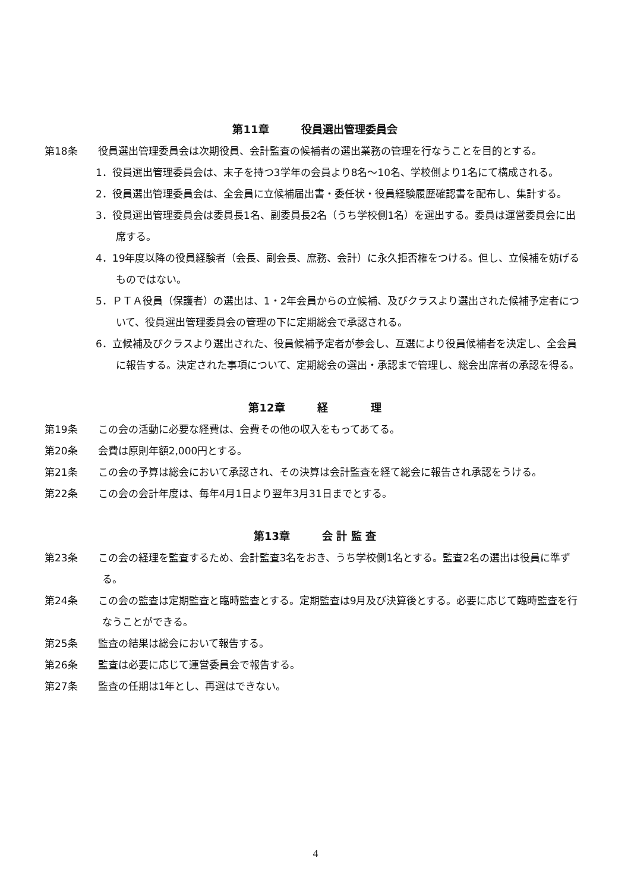第11章　　　役員選出管理委員会
第18条　　役員選出管理委員会は次期役員、会計監査の候補者の選出業務の管理を行なうことを目的とする。
1．役員選出管理委員会は、末子を持つ3学年の会員より8名～10名、学校側より1名にて構成される。
2．役員選出管理委員会は、全会員に立候補届出書・委任状・役員経験履歴確認書を配布し、集計する。
3．役員選出管理委員会は委員長1名、副委員長2名（うち学校側1名）を選出する。委員は運営委員会に出席する。
4．19年度以降の役員経験者（会長、副会長、庶務、会計）に永久拒否権をつける。但し、立候補を妨げるものではない。
5．ＰＴＡ役員（保護者）の選出は、1・2年会員からの立候補、及びクラスより選出された候補予定者について、役員選出管理委員会の管理の下に定期総会で承認される。
6．立候補及びクラスより選出された、役員候補予定者が参会し、互選により役員候補者を決定し、全会員に報告する。決定された事項について、定期総会の選出・承認まで管理し、総会出席者の承認を得る。
第12章　　　経　　　　理
第19条　　この会の活動に必要な経費は、会費その他の収入をもってあてる。
第20条　　会費は原則年額2,000円とする。
第21条　　この会の予算は総会において承認され、その決算は会計監査を経て総会に報告され承認をうける。
第22条　　この会の会計年度は、毎年4月1日より翌年3月31日までとする。
第13章　　　会 計 監 査
第23条　　この会の経理を監査するため、会計監査3名をおき、うち学校側1名とする。監査2名の選出は役員に準ずる。
第24条　　この会の監査は定期監査と臨時監査とする。定期監査は9月及び決算後とする。必要に応じて臨時監査を行なうことができる。
第25条　　監査の結果は総会において報告する。
第26条　　監査は必要に応じて運営委員会で報告する。
第27条　　監査の任期は1年とし、再選はできない。
4